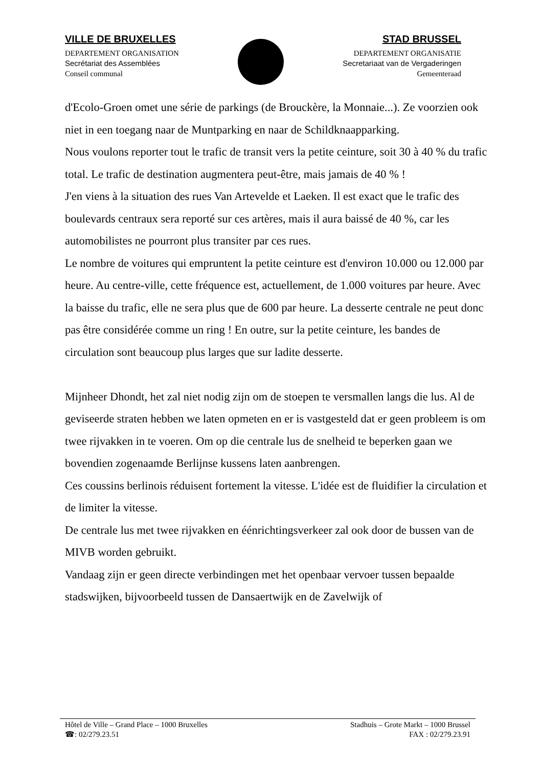VILLE DE BRUXELLES
DEPARTEMENT ORGANISATION
Secrétariat des Assemblées
Conseil communal
STAD BRUSSEL
DEPARTEMENT ORGANISATIE
Secretariaat van de Vergaderingen
Gemeenteraad
d'Ecolo-Groen omet une série de parkings (de Brouckère, la Monnaie...). Ze voorzien ook niet in een toegang naar de Muntparking en naar de Schildknaapparking.
Nous voulons reporter tout le trafic de transit vers la petite ceinture, soit 30 à 40 % du trafic total. Le trafic de destination augmentera peut-être, mais jamais de 40 % !
J'en viens à la situation des rues Van Artevelde et Laeken. Il est exact que le trafic des boulevards centraux sera reporté sur ces artères, mais il aura baissé de 40 %, car les automobilistes ne pourront plus transiter par ces rues.
Le nombre de voitures qui empruntent la petite ceinture est d'environ 10.000 ou 12.000 par heure. Au centre-ville, cette fréquence est, actuellement, de 1.000 voitures par heure. Avec la baisse du trafic, elle ne sera plus que de 600 par heure. La desserte centrale ne peut donc pas être considérée comme un ring ! En outre, sur la petite ceinture, les bandes de circulation sont beaucoup plus larges que sur ladite desserte.
Mijnheer Dhondt, het zal niet nodig zijn om de stoepen te versmallen langs die lus. Al de geviseerde straten hebben we laten opmeten en er is vastgesteld dat er geen probleem is om twee rijvakken in te voeren. Om op die centrale lus de snelheid te beperken gaan we bovendien zogenaamde Berlijnse kussens laten aanbrengen.
Ces coussins berlinois réduisent fortement la vitesse. L'idée est de fluidifier la circulation et de limiter la vitesse.
De centrale lus met twee rijvakken en éénrichtingsverkeer zal ook door de bussen van de MIVB worden gebruikt.
Vandaag zijn er geen directe verbindingen met het openbaar vervoer tussen bepaalde stadswijken, bijvoorbeeld tussen de Dansaertwijk en de Zavelwijk of
Hôtel de Ville – Grand Place – 1000 Bruxelles
☎: 02/279.23.51
Stadhuis – Grote Markt – 1000 Brussel
FAX : 02/279.23.91